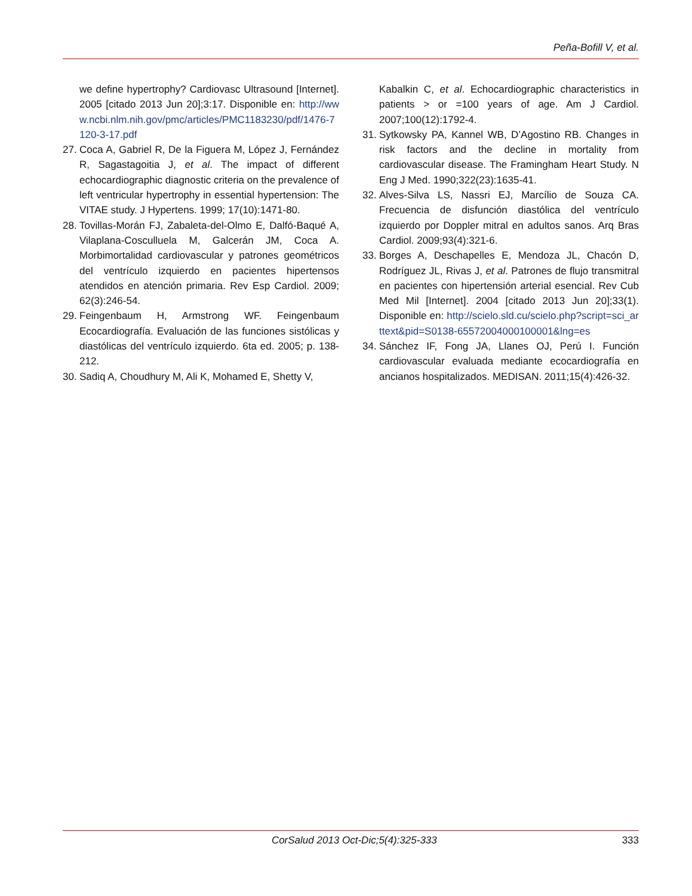Peña-Bofill V, et al.
we define hypertrophy? Cardiovasc Ultrasound [Internet]. 2005 [citado 2013 Jun 20];3:17. Disponible en: http://www.ncbi.nlm.nih.gov/pmc/articles/PMC1183230/pdf/1476-7120-3-17.pdf
27. Coca A, Gabriel R, De la Figuera M, López J, Fernández R, Sagastagoitia J, et al. The impact of different echocardiographic diagnostic criteria on the prevalence of left ventricular hypertrophy in essential hypertension: The VITAE study. J Hypertens. 1999; 17(10):1471-80.
28. Tovillas-Morán FJ, Zabaleta-del-Olmo E, Dalfó-Baqué A, Vilaplana-Cosculluela M, Galcerán JM, Coca A. Morbimortalidad cardiovascular y patrones geométricos del ventrículo izquierdo en pacientes hipertensos atendidos en atención primaria. Rev Esp Cardiol. 2009; 62(3):246-54.
29. Feingenbaum H, Armstrong WF. Feingenbaum Ecocardiografía. Evaluación de las funciones sistólicas y diastólicas del ventrículo izquierdo. 6ta ed. 2005; p. 138-212.
30. Sadiq A, Choudhury M, Ali K, Mohamed E, Shetty V,
Kabalkin C, et al. Echocardiographic characteristics in patients > or =100 years of age. Am J Cardiol. 2007;100(12):1792-4.
31. Sytkowsky PA, Kannel WB, D’Agostino RB. Changes in risk factors and the decline in mortality from cardiovascular disease. The Framingham Heart Study. N Eng J Med. 1990;322(23):1635-41.
32. Alves-Silva LS, Nassri EJ, Marcílio de Souza CA. Frecuencia de disfunción diastólica del ventrículo izquierdo por Doppler mitral en adultos sanos. Arq Bras Cardiol. 2009;93(4):321-6.
33. Borges A, Deschapelles E, Mendoza JL, Chacón D, Rodríguez JL, Rivas J, et al. Patrones de flujo transmitral en pacientes con hipertensión arterial esencial. Rev Cub Med Mil [Internet]. 2004 [citado 2013 Jun 20];33(1). Disponible en: http://scielo.sld.cu/scielo.php?script=sci_arttext&pid=S0138-65572004000100001&lng=es
34. Sánchez IF, Fong JA, Llanes OJ, Perú I. Función cardiovascular evaluada mediante ecocardiografía en ancianos hospitalizados. MEDISAN. 2011;15(4):426-32.
CorSalud 2013 Oct-Dic;5(4):325-333 333